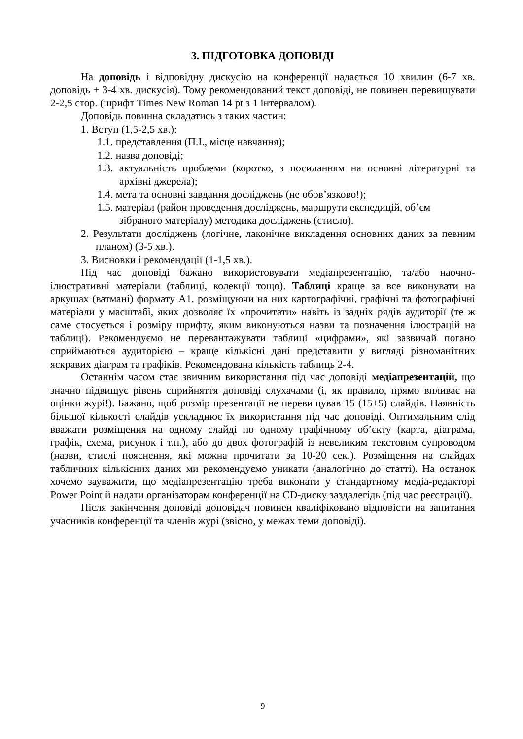3. ПІДГОТОВКА ДОПОВІДІ
На доповідь і відповідну дискусію на конференції надається 10 хвилин (6-7 хв. доповідь + 3-4 хв. дискусія). Тому рекомендований текст доповіді, не повинен перевищувати 2-2,5 стор. (шрифт Times New Roman 14 pt з 1 інтервалом).
Доповідь повинна складатись з таких частин:
1. Вступ (1,5-2,5 хв.):
1.1. представлення (П.І., місце навчання);
1.2. назва доповіді;
1.3. актуальність проблеми (коротко, з посиланням на основні літературні та архівні джерела);
1.4. мета та основні завдання досліджень (не обов’язково!);
1.5. матеріал (район проведення досліджень, маршрути експедицій, об’єм зібраного матеріалу) методика досліджень (стисло).
2. Результати досліджень (логічне, лаконічне викладення основних даних за певним планом) (3-5 хв.).
3. Висновки і рекомендації (1-1,5 хв.).
Під час доповіді бажано використовувати медіапрезентацію, та/або наочно-ілюстративні матеріали (таблиці, колекції тощо). Таблиці краще за все виконувати на аркушах (ватмані) формату А1, розміщуючи на них картографічні, графічні та фотографічні матеріали у масштабі, яких дозволяє їх «прочитати» навіть із задніх рядів аудиторії (те ж саме стосується і розміру шрифту, яким виконуються назви та позначення ілюстрацій на таблиці). Рекомендуємо не перевантажувати таблиці «цифрами», які зазвичай погано сприймаються аудиторією – краще кількісні дані представити у вигляді різноманітних яскравих діаграм та графіків. Рекомендована кількість таблиць 2-4.
Останнім часом стає звичним використання під час доповіді медіапрезентацій, що значно підвищує рівень сприйняття доповіді слухачами (і, як правило, прямо впливає на оцінки журі!). Бажано, щоб розмір презентації не перевищував 15 (15±5) слайдів. Наявність більшої кількості слайдів ускладнює їх використання під час доповіді. Оптимальним слід вважати розміщення на одному слайді по одному графічному об’єкту (карта, діаграма, графік, схема, рисунок і т.п.), або до двох фотографій із невеликим текстовим супроводом (назви, стислі пояснення, які можна прочитати за 10-20 сек.). Розміщення на слайдах табличних кількісних даних ми рекомендуємо уникати (аналогічно до статті). На останок хочемо зауважити, що медіапрезентацію треба виконати у стандартному медіа-редакторі Power Point й надати організаторам конференції на CD-диску заздалегідь (під час реєстрації).
Після закінчення доповіді доповідач повинен кваліфіковано відповісти на запитання учасників конференції та членів журі (звісно, у межах теми доповіді).
9